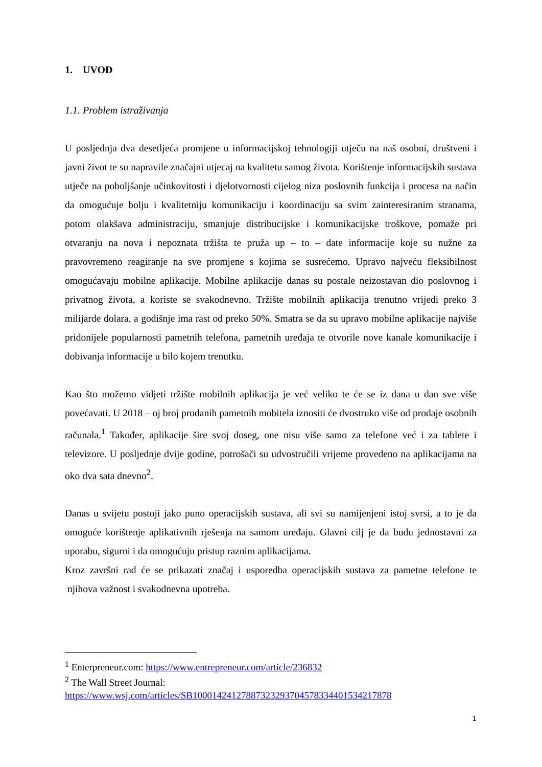1. UVOD
1.1. Problem istraživanja
U posljednja dva desetljeća promjene u informacijskoj tehnologiji utječu na naš osobni, društveni i javni život te su napravile značajni utjecaj na kvalitetu samog života. Korištenje informacijskih sustava utječe na poboljšanje učinkovitosti i djelotvornosti cijelog niza poslovnih funkcija i procesa na način da omogućuje bolju i kvalitetniju komunikaciju i koordinaciju sa svim zainteresiranim stranama, potom olakšava administraciju, smanjuje distribucijske i komunikacijske troškove, pomaže pri otvaranju na nova i nepoznata tržišta te pruža up – to – date informacije koje su nužne za pravovremeno reagiranje na sve promjene s kojima se susrećemo. Upravo najveću fleksibilnost omogućavaju mobilne aplikacije. Mobilne aplikacije danas su postale neizostavan dio poslovnog i privatnog života, a koriste se svakodnevno. Tržište mobilnih aplikacija trenutno vrijedi preko 3 milijarde dolara, a godišnje ima rast od preko 50%. Smatra se da su upravo mobilne aplikacije najviše pridonijele popularnosti pametnih telefona, pametnih uređaja te otvorile nove kanale komunikacije i dobivanja informacije u bilo kojem trenutku.
Kao što možemo vidjeti tržište mobilnih aplikacija je već veliko te će se iz dana u dan sve više povećavati. U 2018 – oj broj prodanih pametnih mobitela iznositi će dvostruko više od prodaje osobnih računala.<sup>1</sup> Također, aplikacije šire svoj doseg, one nisu više samo za telefone već i za tablete i televizore. U posljednje dvije godine, potrošači su udvostručili vrijeme provedeno na aplikacijama na oko dva sata dnevno<sup>2</sup>.
Danas u svijetu postoji jako puno operacijskih sustava, ali svi su namijenjeni istoj svrsi, a to je da omoguće korištenje aplikativnih rješenja na samom uređaju. Glavni cilj je da budu jednostavni za uporabu, sigurni i da omogućuju pristup raznim aplikacijama.
Kroz završni rad će se prikazati značaj i usporedba operacijskih sustava za pametne telefone te njihova važnost i svakodnevna upotreba.
<sup>1</sup> Enterpreneur.com: https://www.entrepreneur.com/article/236832
<sup>2</sup> The Wall Street Journal:
https://www.wsj.com/articles/SB10001424127887323293704578334401534217878
1